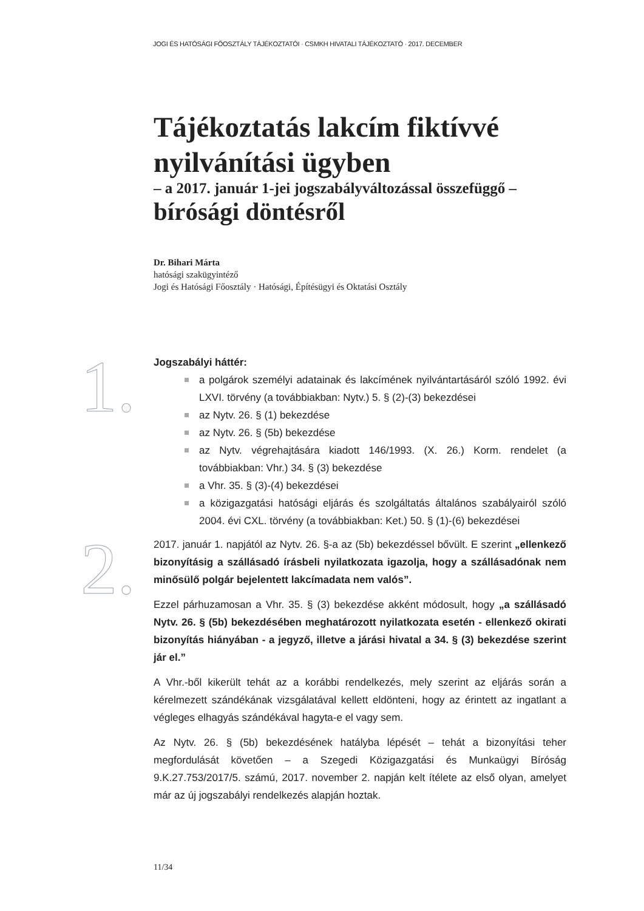JOGI ÉS HATÓSÁGI FŐOSZTÁLY TÁJÉKOZTATÓI · CSMKH HIVATALI TÁJÉKOZTATÓ · 2017. DECEMBER
Tájékoztatás lakcím fiktívvé nyilvánítási ügyben
– a 2017. január 1-jei jogszabályváltozással összefüggő –
bírósági döntésről
Dr. Bihari Márta
hatósági szakügyintéző
Jogi és Hatósági Főosztály · Hatósági, Építésügyi és Oktatási Osztály
1.
Jogszabályi háttér:
a polgárok személyi adatainak és lakcímének nyilvántartásáról szóló 1992. évi LXVI. törvény (a továbbiakban: Nytv.) 5. § (2)-(3) bekezdései
az Nytv. 26. § (1) bekezdése
az Nytv. 26. § (5b) bekezdése
az Nytv. végrehajtására kiadott 146/1993. (X. 26.) Korm. rendelet (a továbbiakban: Vhr.) 34. § (3) bekezdése
a Vhr. 35. § (3)-(4) bekezdései
a közigazgatási hatósági eljárás és szolgáltatás általános szabályairól szóló 2004. évi CXL. törvény (a továbbiakban: Ket.) 50. § (1)-(6) bekezdései
2.
2017. január 1. napjától az Nytv. 26. §-a az (5b) bekezdéssel bővült. E szerint „ellenkező bizonyításig a szállásadó írásbeli nyilatkozata igazolja, hogy a szállásadónak nem minősülő polgár bejelentett lakcímadata nem valós”.
Ezzel párhuzamosan a Vhr. 35. § (3) bekezdése akként módosult, hogy „a szállásadó Nytv. 26. § (5b) bekezdésében meghatározott nyilatkozata esetén - ellenkező okirati bizonyítás hiányában - a jegyző, illetve a járási hivatal a 34. § (3) bekezdése szerint jár el.”
A Vhr.-ből kikerült tehát az a korábbi rendelkezés, mely szerint az eljárás során a kérelmezett szándékának vizsgálatával kellett eldönteni, hogy az érintett az ingatlant a végleges elhagyás szándékával hagyta-e el vagy sem.
Az Nytv. 26. § (5b) bekezdésének hatályba lépését – tehát a bizonyítási teher megfordulását követően – a Szegedi Közigazgatási és Munkaügyi Bíróság 9.K.27.753/2017/5. számú, 2017. november 2. napján kelt ítélete az első olyan, amelyet már az új jogszabályi rendelkezés alapján hoztak.
11/34